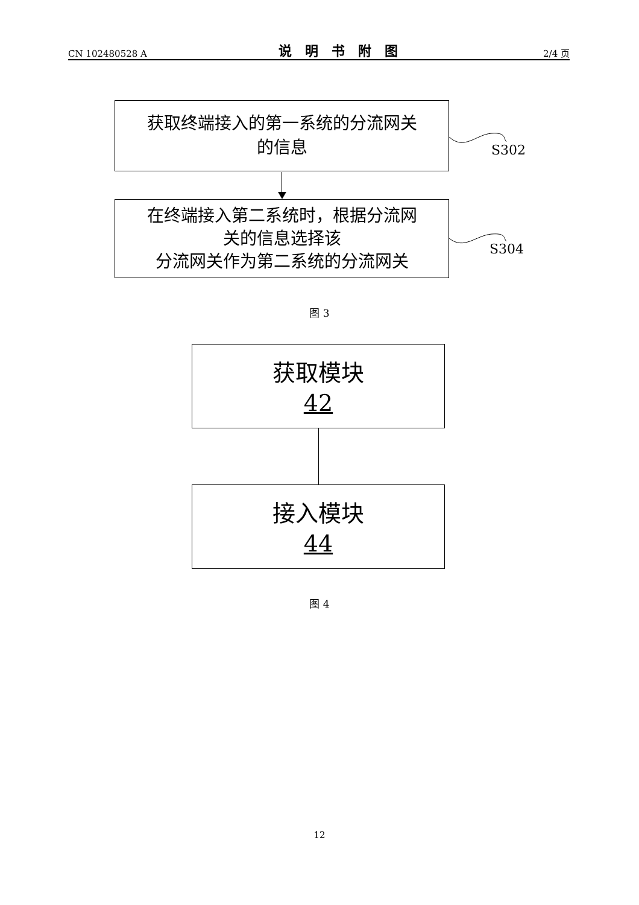CN 102480528 A 说明书附图 2/4 页
获取终端接入的第一系统的分流网关
的信息
S302
在终端接入第二系统时，根据分流网
关的信息选择该
分流网关作为第二系统的分流网关
S304
图 3
获取模块
42
接入模块
44
图 4
12